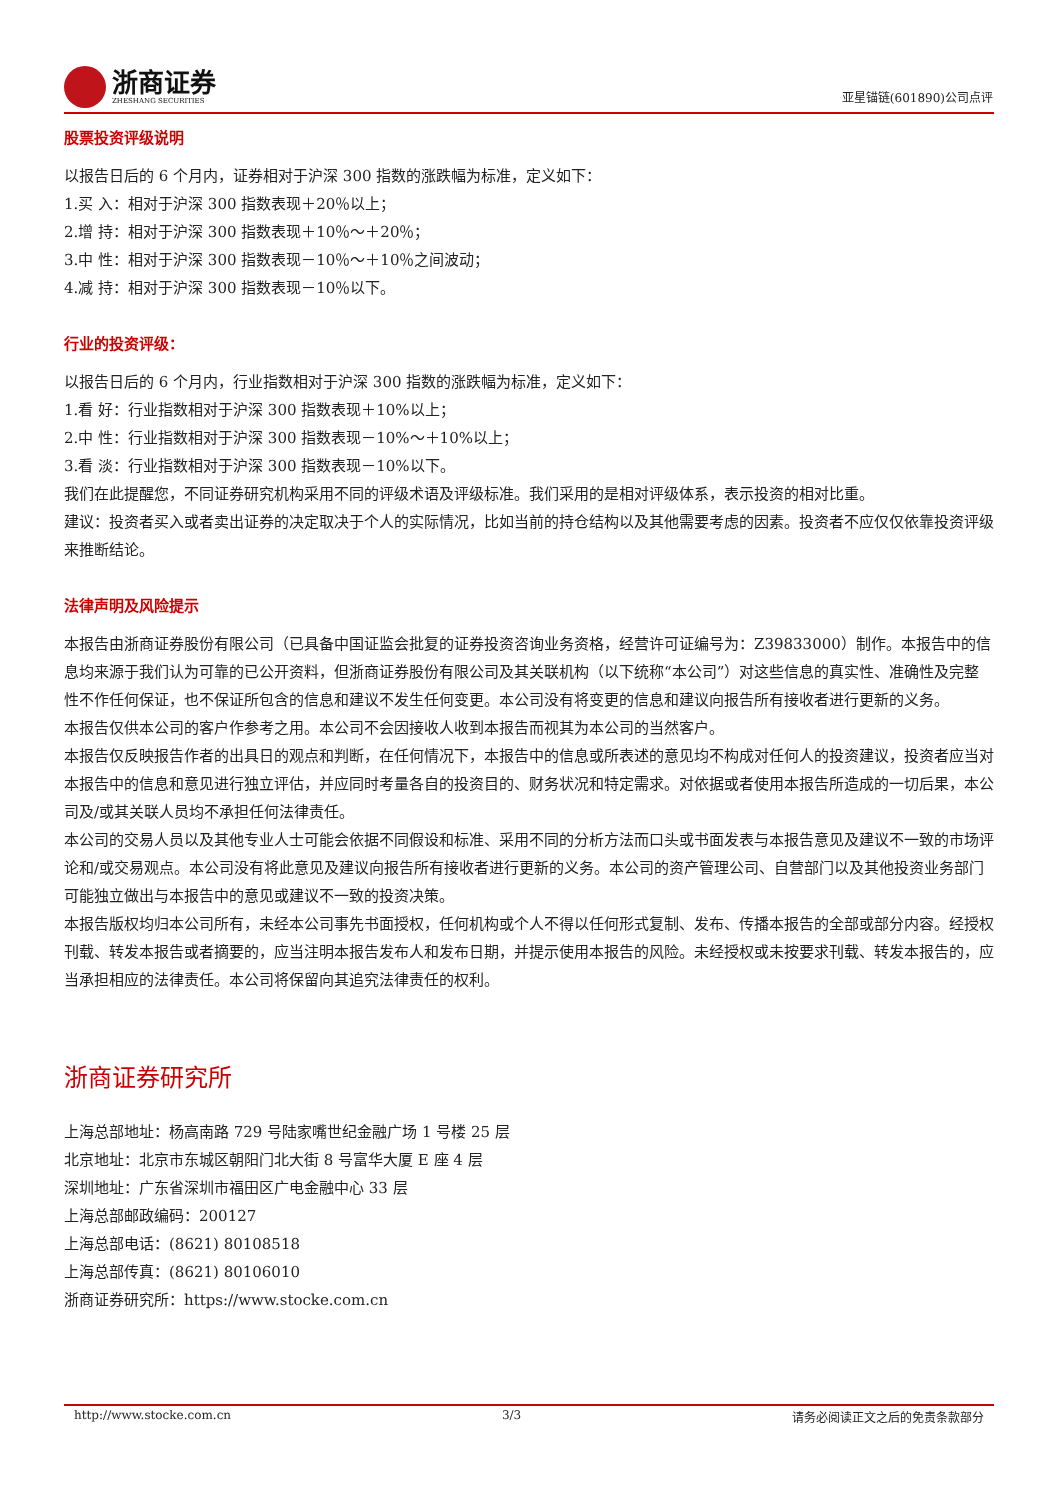浙商证券
ZHESHANG SECURITIES
亚星锚链(601890)公司点评
股票投资评级说明
以报告日后的 6 个月内，证券相对于沪深 300 指数的涨跌幅为标准，定义如下：
1.买 入：相对于沪深 300 指数表现＋20％以上；
2.增 持：相对于沪深 300 指数表现＋10％～＋20％；
3.中 性：相对于沪深 300 指数表现－10％～＋10％之间波动；
4.减 持：相对于沪深 300 指数表现－10％以下。
行业的投资评级：
以报告日后的 6 个月内，行业指数相对于沪深 300 指数的涨跌幅为标准，定义如下：
1.看 好：行业指数相对于沪深 300 指数表现＋10%以上；
2.中 性：行业指数相对于沪深 300 指数表现－10%～＋10%以上；
3.看 淡：行业指数相对于沪深 300 指数表现－10%以下。
我们在此提醒您，不同证券研究机构采用不同的评级术语及评级标准。我们采用的是相对评级体系，表示投资的相对比重。
建议：投资者买入或者卖出证券的决定取决于个人的实际情况，比如当前的持仓结构以及其他需要考虑的因素。投资者不应仅仅依靠投资评级来推断结论。
法律声明及风险提示
本报告由浙商证券股份有限公司（已具备中国证监会批复的证券投资咨询业务资格，经营许可证编号为：Z39833000）制作。本报告中的信息均来源于我们认为可靠的已公开资料，但浙商证券股份有限公司及其关联机构（以下统称“本公司”）对这些信息的真实性、准确性及完整性不作任何保证，也不保证所包含的信息和建议不发生任何变更。本公司没有将变更的信息和建议向报告所有接收者进行更新的义务。
本报告仅供本公司的客户作参考之用。本公司不会因接收人收到本报告而视其为本公司的当然客户。
本报告仅反映报告作者的出具日的观点和判断，在任何情况下，本报告中的信息或所表述的意见均不构成对任何人的投资建议，投资者应当对本报告中的信息和意见进行独立评估，并应同时考量各自的投资目的、财务状况和特定需求。对依据或者使用本报告所造成的一切后果，本公司及/或其关联人员均不承担任何法律责任。
本公司的交易人员以及其他专业人士可能会依据不同假设和标准、采用不同的分析方法而口头或书面发表与本报告意见及建议不一致的市场评论和/或交易观点。本公司没有将此意见及建议向报告所有接收者进行更新的义务。本公司的资产管理公司、自营部门以及其他投资业务部门可能独立做出与本报告中的意见或建议不一致的投资决策。
本报告版权均归本公司所有，未经本公司事先书面授权，任何机构或个人不得以任何形式复制、发布、传播本报告的全部或部分内容。经授权刊载、转发本报告或者摘要的，应当注明本报告发布人和发布日期，并提示使用本报告的风险。未经授权或未按要求刊载、转发本报告的，应当承担相应的法律责任。本公司将保留向其追究法律责任的权利。
浙商证券研究所
上海总部地址：杨高南路 729 号陆家嘴世纪金融广场 1 号楼 25 层
北京地址：北京市东城区朝阳门北大街 8 号富华大厦 E 座 4 层
深圳地址：广东省深圳市福田区广电金融中心 33 层
上海总部邮政编码：200127
上海总部电话：(8621) 80108518
上海总部传真：(8621) 80106010
浙商证券研究所：https://www.stocke.com.cn
http://www.stocke.com.cn 3/3 请务必阅读正文之后的免责条款部分